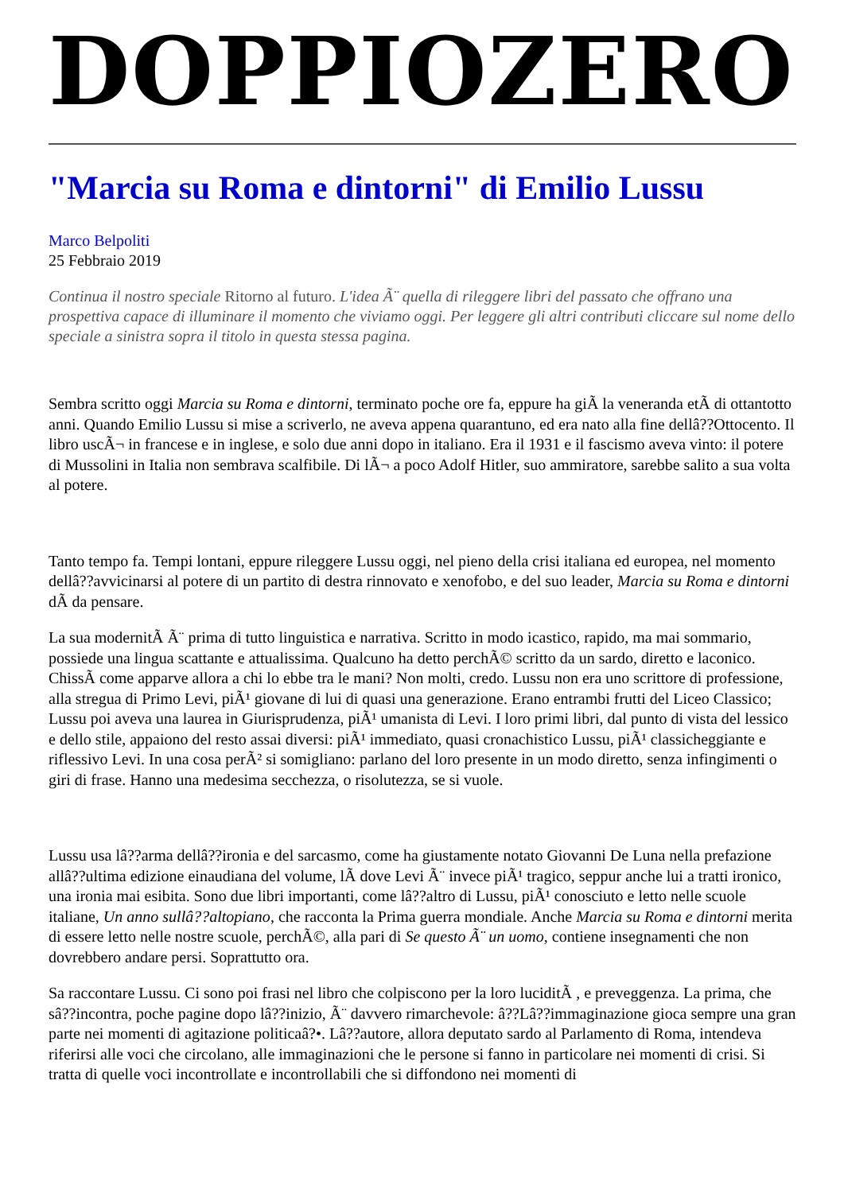DOPPIOZERO
"Marcia su Roma e dintorni" di Emilio Lussu
Marco Belpoliti
25 Febbraio 2019
Continua il nostro speciale Ritorno al futuro. L'idea Ã¨ quella di rileggere libri del passato che offrano una prospettiva capace di illuminare il momento che viviamo oggi. Per leggere gli altri contributi cliccare sul nome dello speciale a sinistra sopra il titolo in questa stessa pagina.
Sembra scritto oggi Marcia su Roma e dintorni, terminato poche ore fa, eppure ha giÃ la veneranda etÃ di ottantotto anni. Quando Emilio Lussu si mise a scriverlo, ne aveva appena quarantuno, ed era nato alla fine dellâ??Ottocento. Il libro uscÃ¬ in francese e in inglese, e solo due anni dopo in italiano. Era il 1931 e il fascismo aveva vinto: il potere di Mussolini in Italia non sembrava scalfibile. Di lÃ¬ a poco Adolf Hitler, suo ammiratore, sarebbe salito a sua volta al potere.
Tanto tempo fa. Tempi lontani, eppure rileggere Lussu oggi, nel pieno della crisi italiana ed europea, nel momento dellâ??avvicinarsi al potere di un partito di destra rinnovato e xenofobo, e del suo leader, Marcia su Roma e dintorni dÃ da pensare.
La sua modernitÃ Ã¨ prima di tutto linguistica e narrativa. Scritto in modo icastico, rapido, ma mai sommario, possiede una lingua scattante e attualissima. Qualcuno ha detto perchÃ© scritto da un sardo, diretto e laconico. ChissÃ come apparve allora a chi lo ebbe tra le mani? Non molti, credo. Lussu non era uno scrittore di professione, alla stregua di Primo Levi, piÃ¹ giovane di lui di quasi una generazione. Erano entrambi frutti del Liceo Classico; Lussu poi aveva una laurea in Giurisprudenza, piÃ¹ umanista di Levi. I loro primi libri, dal punto di vista del lessico e dello stile, appaiono del resto assai diversi: piÃ¹ immediato, quasi cronachistico Lussu, piÃ¹ classicheggiante e riflessivo Levi. In una cosa perÃ² si somigliano: parlano del loro presente in un modo diretto, senza infingimenti o giri di frase. Hanno una medesima secchezza, o risolutezza, se si vuole.
Lussu usa lâ??arma dellâ??ironia e del sarcasmo, come ha giustamente notato Giovanni De Luna nella prefazione allâ??ultima edizione einaudiana del volume, lÃ dove Levi Ã¨ invece piÃ¹ tragico, seppur anche lui a tratti ironico, una ironia mai esibita. Sono due libri importanti, come lâ??altro di Lussu, piÃ¹ conosciuto e letto nelle scuole italiane, Un anno sullâ??altopiano, che racconta la Prima guerra mondiale. Anche Marcia su Roma e dintorni merita di essere letto nelle nostre scuole, perchÃ©, alla pari di Se questo Ã¨ un uomo, contiene insegnamenti che non dovrebbero andare persi. Soprattutto ora.
Sa raccontare Lussu. Ci sono poi frasi nel libro che colpiscono per la loro luciditÃ , e preveggenza. La prima, che sâ??incontra, poche pagine dopo lâ??inizio, Ã¨ davvero rimarchevole: â??Lâ??immaginazione gioca sempre una gran parte nei momenti di agitazione politicaâ?•. Lâ??autore, allora deputato sardo al Parlamento di Roma, intendeva riferirsi alle voci che circolano, alle immaginazioni che le persone si fanno in particolare nei momenti di crisi. Si tratta di quelle voci incontrollate e incontrollabili che si diffondono nei momenti di